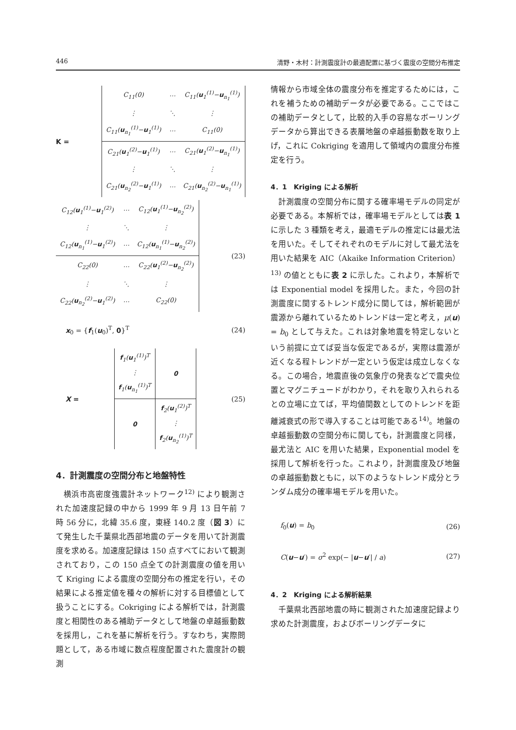446 清野・木村：計測震度計の最適配置に基づく震度の空間分布推定
K =
| C<sub>11</sub>(0) | ⋯ | C<sub>11</sub>( u<sub>1</sub><sup>(1)</sup>− u<sub>n<sub>1</sub></sub><sup>(1)</sup>) |
| ⋮ | ⋱ | ⋮ |
| C<sub>11</sub>( u<sub>n<sub>1</sub></sub><sup>(1)</sup>− u<sub>1</sub><sup>(1)</sup>) | ⋯ | C<sub>11</sub>(0) |
| C<sub>21</sub>( u<sub>1</sub><sup>(2)</sup>− u<sub>1</sub><sup>(1)</sup>) | ⋯ | C<sub>21</sub>( u<sub>1</sub><sup>(2)</sup>− u<sub>n<sub>1</sub></sub><sup>(1)</sup>) |
| ⋮ | ⋱ | ⋮ |
| C<sub>21</sub>( u<sub>n<sub>2</sub></sub><sup>(2)</sup>− u<sub>1</sub><sup>(1)</sup>) | ⋯ | C<sub>21</sub>( u<sub>n<sub>2</sub></sub><sup>(2)</sup>− u<sub>n<sub>1</sub></sub><sup>(1)</sup>) |
| C<sub>12</sub>( u<sub>1</sub><sup>(1)</sup>− u<sub>1</sub><sup>(2)</sup>) | ⋯ | C<sub>12</sub>( u<sub>1</sub><sup>(1)</sup>− u<sub>n<sub>2</sub></sub><sup>(2)</sup>) |
| ⋮ | ⋱ | ⋮ |
| C<sub>12</sub>( u<sub>n<sub>1</sub></sub><sup>(1)</sup>− u<sub>1</sub><sup>(2)</sup>) | ⋯ | C<sub>12</sub>( u<sub>n<sub>1</sub></sub><sup>(1)</sup>− u<sub>n<sub>2</sub></sub><sup>(2)</sup>) |
| C<sub>22</sub>(0) | ⋯ | C<sub>22</sub>( u<sub>1</sub><sup>(2)</sup>− u<sub>n<sub>2</sub></sub><sup>(2)</sup>) |
| ⋮ | ⋱ | ⋮ |
| C<sub>22</sub>( u<sub>n<sub>2</sub></sub><sup>(2)</sup>− u<sub>1</sub><sup>(2)</sup>) | ⋯ | C<sub>22</sub>(0) |
(23)
x<sub>0</sub> = {f<sub>1</sub>(u<sub>0</sub>)<sup>T</sup>, 0}<sup>T</sup> (24)
X =
| f<sub>1</sub>( u<sub>1</sub><sup>(1)</sup>)<sup>T</sup> ⋮ f<sub>1</sub>( u<sub>n<sub>1</sub></sub><sup>(1)</sup>)<sup>T</sup> | 0 |
| 0 | f<sub>2</sub>( u<sub>1</sub><sup>(2)</sup>)<sup>T</sup> ⋮ f<sub>2</sub>( u<sub>n<sub>2</sub></sub><sup>(1)</sup>)<sup>T</sup> |
(25)
4．計測震度の空間分布と地盤特性
横浜市高密度強震計ネットワーク<sup>12)</sup> により観測された加速度記録の中から 1999 年 9 月 13 日午前 7 時 56 分に，北緯 35.6 度，東経 140.2 度（図 3）にて発生した千葉県北西部地震のデータを用いて計測震度を求める。加速度記録は 150 点すべてにおいて観測されており，この 150 点全ての計測震度の値を用いて Kriging による震度の空間分布の推定を行い，その結果による推定値を種々の解析に対する目標値として扱うことにする。Cokriging による解析では，計測震度と相関性のある補助データとして地盤の卓越振動数を採用し，これを基に解析を行う。すなわち，実際問題として，ある市域に数点程度配置された震度計の観測
情報から市域全体の震度分布を推定するためには，これを補うための補助データが必要である。ここではこの補助データとして，比較的入手の容易なボーリングデータから算出できる表層地盤の卓越振動数を取り上げ，これに Cokriging を適用して領域内の震度分布推定を行う。
4．1　Kriging による解析
計測震度の空間分布に関する確率場モデルの同定が必要である。本解析では，確率場モデルとしては表 1 に示した 3 種類を考え，最適モデルの推定には最尤法を用いた。そしてそれぞれのモデルに対して最尤法を用いた結果を AIC（Akaike Information Criterion）<sup>13)</sup> の値とともに表 2 に示した。これより，本解析では Exponential model を採用した。また，今回の計測震度に関するトレンド成分に関しては，解析範囲が震源から離れているためトレンドは一定と考え，μ(u) = b<sub>0</sub> として与えた。これは対象地震を特定しないという前提に立てば妥当な仮定であるが，実際は震源が近くなる程トレンドが一定という仮定は成立しなくなる。この場合，地震直後の気象庁の発表などで震央位置とマグニチュードがわかり，それを取り入れられるとの立場に立てば，平均値関数としてのトレンドを距離減衰式の形で導入することは可能である<sup>14)</sup>。地盤の卓越振動数の空間分布に関しても，計測震度と同様，最尤法と AIC を用いた結果，Exponential model を採用して解析を行った。これより，計測震度及び地盤の卓越振動数ともに，以下のようなトレンド成分とランダム成分の確率場モデルを用いた。
f<sub>0</sub>(u) = b<sub>0</sub> (26)
C(u−u′) = σ<sup>2</sup> exp(− |u−u′| / a) (27)
4．2　Kriging による解析結果
千葉県北西部地震の時に観測された加速度記録より求めた計測震度，およびボーリングデータに